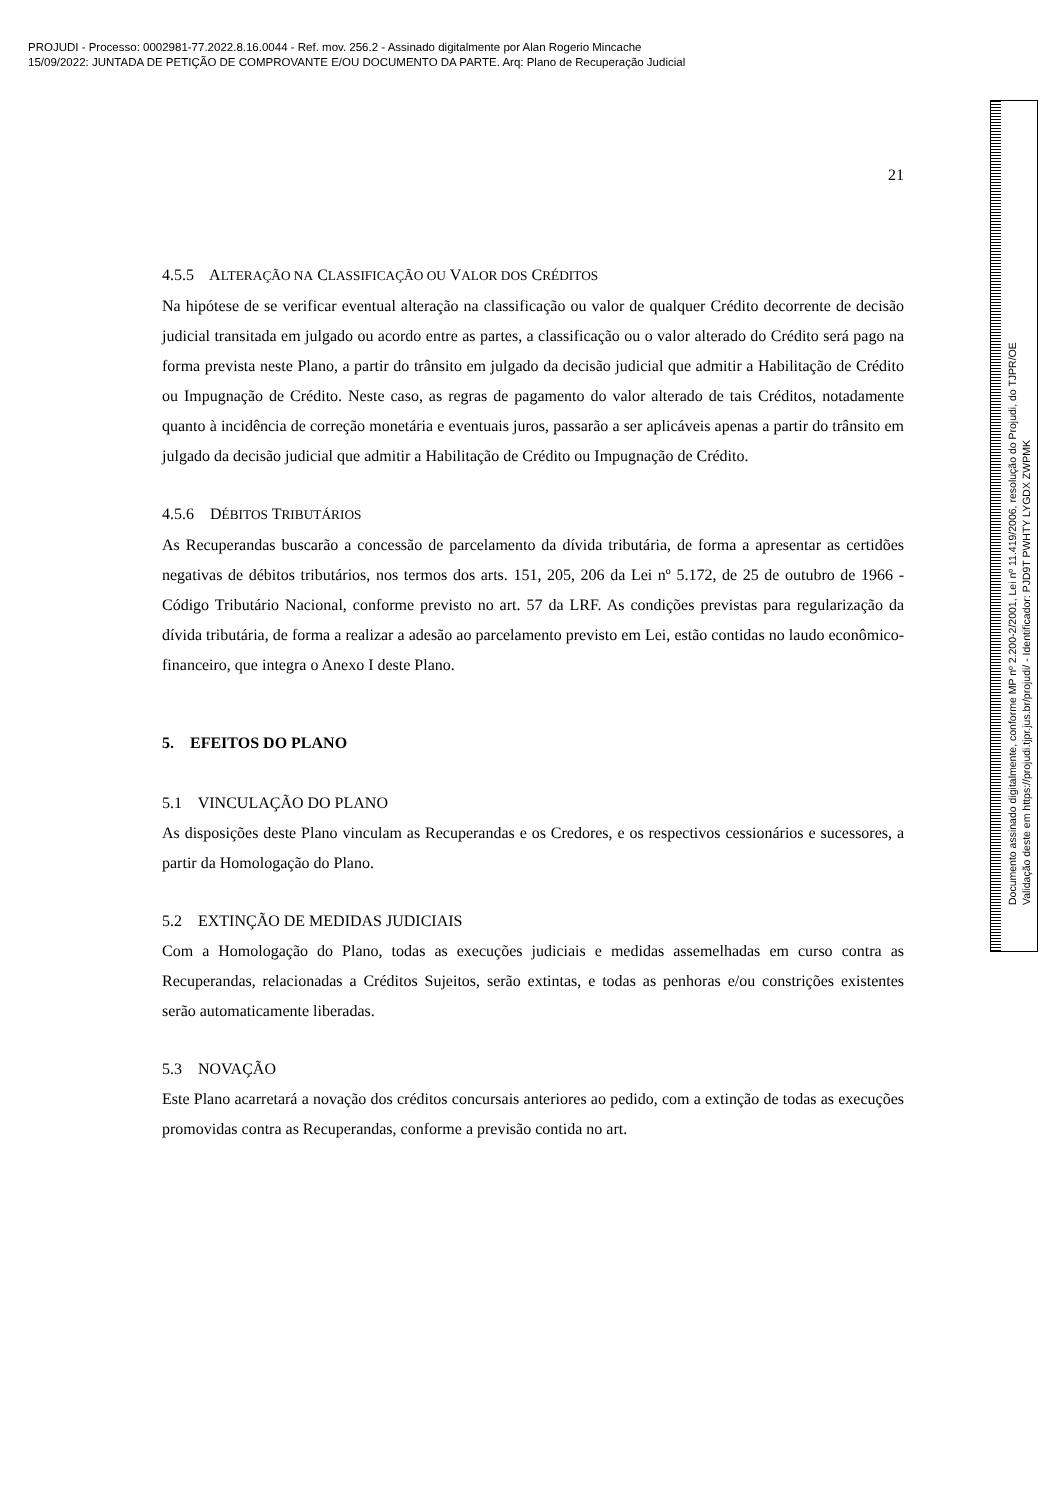PROJUDI - Processo: 0002981-77.2022.8.16.0044 - Ref. mov. 256.2 - Assinado digitalmente por Alan Rogerio Mincache
15/09/2022: JUNTADA DE PETIÇÃO DE COMPROVANTE E/OU DOCUMENTO DA PARTE. Arq: Plano de Recuperação Judicial
21
4.5.5 ALTERAÇÃO NA CLASSIFICAÇÃO OU VALOR DOS CRÉDITOS
Na hipótese de se verificar eventual alteração na classificação ou valor de qualquer Crédito decorrente de decisão judicial transitada em julgado ou acordo entre as partes, a classificação ou o valor alterado do Crédito será pago na forma prevista neste Plano, a partir do trânsito em julgado da decisão judicial que admitir a Habilitação de Crédito ou Impugnação de Crédito. Neste caso, as regras de pagamento do valor alterado de tais Créditos, notadamente quanto à incidência de correção monetária e eventuais juros, passarão a ser aplicáveis apenas a partir do trânsito em julgado da decisão judicial que admitir a Habilitação de Crédito ou Impugnação de Crédito.
4.5.6 DÉBITOS TRIBUTÁRIOS
As Recuperandas buscarão a concessão de parcelamento da dívida tributária, de forma a apresentar as certidões negativas de débitos tributários, nos termos dos arts. 151, 205, 206 da Lei nº 5.172, de 25 de outubro de 1966 - Código Tributário Nacional, conforme previsto no art. 57 da LRF. As condições previstas para regularização da dívida tributária, de forma a realizar a adesão ao parcelamento previsto em Lei, estão contidas no laudo econômico-financeiro, que integra o Anexo I deste Plano.
5. EFEITOS DO PLANO
5.1 VINCULAÇÃO DO PLANO
As disposições deste Plano vinculam as Recuperandas e os Credores, e os respectivos cessionários e sucessores, a partir da Homologação do Plano.
5.2 EXTINÇÃO DE MEDIDAS JUDICIAIS
Com a Homologação do Plano, todas as execuções judiciais e medidas assemelhadas em curso contra as Recuperandas, relacionadas a Créditos Sujeitos, serão extintas, e todas as penhoras e/ou constrições existentes serão automaticamente liberadas.
5.3 NOVAÇÃO
Este Plano acarretará a novação dos créditos concursais anteriores ao pedido, com a extinção de todas as execuções promovidas contra as Recuperandas, conforme a previsão contida no art.
Documento assinado digitalmente, conforme MP nº 2.200-2/2001, Lei nº 11.419/2006, resolução do Projudi, do TJPR/OE
Validação deste em https://projudi.tjpr.jus.br/projudi/ - Identificador: PJD9T PWHTY LYGDX ZWPMK